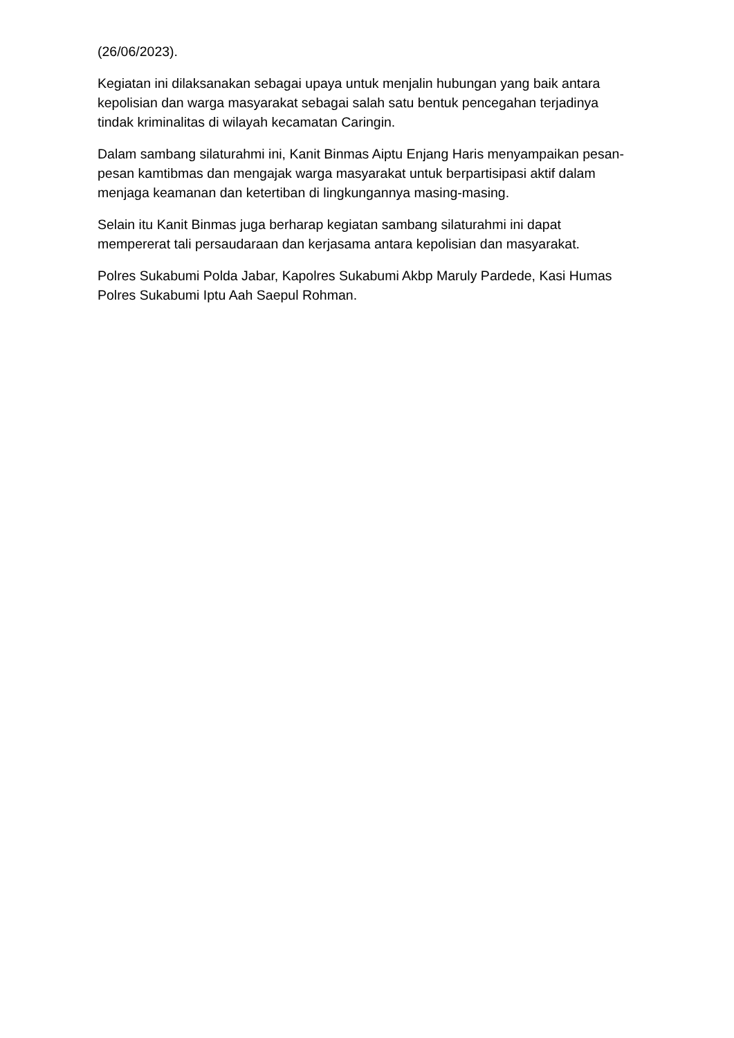(26/06/2023).
Kegiatan ini dilaksanakan sebagai upaya untuk menjalin hubungan yang baik antara kepolisian dan warga masyarakat sebagai salah satu bentuk pencegahan terjadinya tindak kriminalitas di wilayah kecamatan Caringin.
Dalam sambang silaturahmi ini, Kanit Binmas Aiptu Enjang Haris menyampaikan pesan-pesan kamtibmas dan mengajak warga masyarakat untuk berpartisipasi aktif dalam menjaga keamanan dan ketertiban di lingkungannya masing-masing.
Selain itu Kanit Binmas juga berharap kegiatan sambang silaturahmi ini dapat mempererat tali persaudaraan dan kerjasama antara kepolisian dan masyarakat.
Polres Sukabumi Polda Jabar, Kapolres Sukabumi Akbp Maruly Pardede, Kasi Humas Polres Sukabumi Iptu Aah Saepul Rohman.